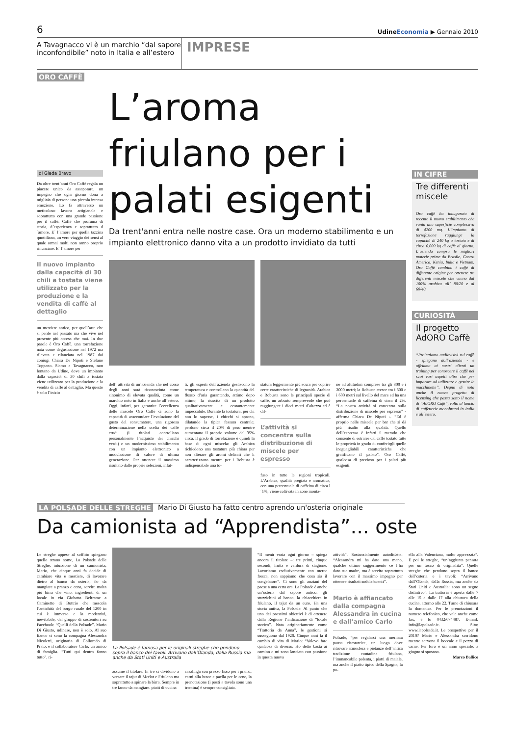6 UdineEconomia ▶ Gennaio 2010
A Tavagnacco vi è un marchio “dal sapore inconfondibile” noto in Italia e all’estero
IMPRESE
ORO CAFFÈ
di Giada Bravo
Da oltre trent´anni Oro Caffè regala un piacere unico da assaporare, un impegno che ogni giorno dona a migliaia di persone una piccola intensa emozione. Lo fa attraverso un meticoloso lavoro artigianale e soprattutto con una grande passione per il caffè. Caffè che profuma di storia, d´esperienza e soprattutto d´amore. E´ l´amore per quella tazzina quotidiana, un vero viaggio dei sensi al quale ormai molti non sanno proprio rinunciare. E´ l´amore per
Il nuovo impianto dalla capacità di 30 chili a tostata viene utilizzato per la produzione e la vendita di caffè al dettaglio
un mestiere antico, per quell´arte che si perde nel passato ma che vive nel presente più accesa che mai. In due parole è Oro Caffè, una torrefazione nata come degustazione nel 1972 ma rilevata e rilanciata nel 1987 dai coniugi Chiara De Nipoti e Stefano Toppano. Siamo a Tavagnacco, non lontano da Udine, dove un impianto dalla capacità di 30 chili a tostata viene utilizzato per la produzione e la vendita di caffè al dettaglio. Ma questo è solo l´inizio
L’aroma friulano per i palati esigenti
Da trent'anni entra nelle nostre case. Ora un moderno stabilimento e un impianto elettronico danno vita a un prodotto invidiato da tutti
dell´ attività di un´azienda che nel corso degli anni sarà riconosciuta come sinonimo di elevata qualità, come un marchio noto in Italia e anche all´estero. Oggi, infatti, per garantire l´eccellenza delle miscele Oro Caffè ci sono la capacità di assecondare l´evoluzione del gusto del consumatore, una rigorosa determinazione nella scelta dei caffè crudi (i titolari controllano personalmente l’acquisto dei chicchi verdi) e un modernissimo stabilimento con un impianto elettronico a modulazione di calore di ultima generazione. Per ottenere il massimo risultato dalle proprie selezioni, infat-
ti, gli esperti dell´azienda gestiscono la temperatura e controllano la quantità del flusso d’aria garantendo, attimo dopo attimo, la riuscita di un prodotto qualitativamente e costantemente impeccabile. Durante la tostatura, per chi non lo sapesse, i chicchi si aprono, dilatando la tipica fessura centrale; perdono circa il 20% di peso mentre aumentano il proprio volume del 35% circa. Il grado di torrefazione è quindi la base di ogni miscela: gli Arabica richiedono una tostatura più chiara per non alterare gli aromi delicati che li caratterizzano mentre per i Robusta è indispensabile una to-
statura leggermente più scura per coprire certe caratteristiche di legnosità. Arabica e Robusta sono le principali specie di caffè, un arbusto sempreverde che può raggiungere i dieci metri d´altezza ed è dif-
L’attività si concentra sulla distribuzione di miscele per espresso
fuso in tutte le regioni tropicali. L’Arabica, qualità pregiata e aromatica, con una percentuale di caffeina di circa l´1%, viene coltivata in zone monta-
ne ad altitudini comprese tra gli 800 e i 2000 metri; la Robusta cresce tra i 500 e i 600 metri sul livello del mare ed ha una percentuale di caffeina di circa il 2%. “La nostra attività si concentra sulla distribuzione di miscele per espresso” - afferma Chiara De Nipoti -. “Ed è proprio nelle miscele per bar che si dà più risalto alla qualità. Quello dell’espresso è infatti il metodo che consente di estrarre dal caffè tostato tutte le proprietà in grado di conferirgli quelle ineguagliabili caratteristiche che gratificano il palato”. Oro Caffè, qualcosa di prezioso per i palati più esigenti.
IN CIFRE
Tre differenti miscele
Oro caffè ha inaugurato di recente il nuovo stabilimento che vanta una superficie complessiva di 4200 mq. L´impianto di torrefazione raggiunge la capacità di 240 kg a tostata e di circa 6.000 kg di caffè al giorno. L´azienda compra le migliori materie prime da Brasile, Centro America, Kenia, India e Vietnam. Oro Caffè combina i caffè di differente origine per ottenere tre differenti miscele che vanno dal 100% arabica all´ 80/20 e al 60/40.
CURIOSITÀ
Il progetto AdORO Caffè
“Proiettiamo audiovisivi sul caffè - spiegano dall´azienda - e offriamo ai nostri clienti un training per conoscere il caffè nei suoi vari aspetti oltre che per imparare ad utilizzare e gestire le macchinette”. Degno di nota anche il nuovo progetto di licensing che passa sotto il nome di “AdORO Cafè”, volto al lancio di caffetterie monobrand in Italia e all´estero.
LA POLSADE DELLE STREGHE Mario Di Giusto ha fatto centro aprendo un'osteria originale
Da camionista ad “Apprendista”... oste
Le streghe appese al soffitto spiegano quello strano nome, La Polsade delle Streghe, intuizione di un camionista, Mario, che cinque anni fa decide di cambiare vita e mestiere, di lavorare dietro al banco da osteria, far da mangiare a pranzo e cena, servire molta più birra che vino, ingredienti di un locale in via Giobatta Beltrame a Caminetto di Buttrio che mescola l’antichità del borgo rurale del 1200 in cui è immerso e la modernità, inevitabile, del gruppo di sostenitori su Facebook: “Quelli della Polsade”. Mario Di Giusto, udinese, non è solo. Al suo fianco ci sono la compagna Alessandra Nicoletti, originaria di Colloredo di Prato, e il collaboratore Carlo, un amico di famiglia. “Tutti qui dentro fanno tutto”, ri-
La Polsade è famosa per le originali streghe che pendono sopra il banco dei tavoli. Arrivano dall’Olanda, dalla Russia ma anche da Stati Uniti e Australia
assume il titolare. In tre si dividono a versare il tajut di Merlot e Friulano ma soprattutto a spinare la birra. Sempre in tre fanno da mangiare: piatti di cucina
casalinga con prezzo fisso per i pranzi, carni alla brace e paella per le cene, la prenotazione (i posti a tavola sono una trentina) è sempre consigliata.
“Il menù varia ogni giorno – spiega ancora il titolare –: tre primi, cinque secondi, frutta e verdura di stagione. Lavoriamo esclusivamente con merce fresca, non sappiamo che cosa sia il congelatore”. Ci sono gli anziani del paese a una certa ora. La Polsade è anche un’osteria dal sapore antico: gli stuzzichini al banco, la chiacchiera in friulano, il tajut da un euro. Ha una storia antica, la Polsade. Al punto che uno dei prossimi obiettivi è di ottenere dalla Regione l’indicazione di “locale storico”. Nata originariamente come “Trattoria da Anna”, le gestioni si susseguono dal 1920. Cinque anni fa il cambio di vita di Mario: “Volevo fare qualcosa di diverso. Ho detto basta ai camion e mi sono lanciato con passione in questa nuova
attività”. Sostanzialmente autodidatta: “Alessandra mi ha dato una mano, qualche ottimo suggerimento ce l’ha dato sua madre, ma è servito soprattutto lavorare con il massimo impegno per ottenere risultati soddisfacenti”.
Mario è affiancato dalla compagna Alessandra in cucina e dall’amico Carlo
Polsade, “per regalarsi una meritata pausa ristoratrice, un luogo dove ritrovare atmosfera e pietanze dell’antica tradizione contadina friulana, l’immancabile polenta, i piatti di maiale, ma anche il piatto tipico della Spagna, la pa-
ella alla Valenciana, molto apprezzata”. E poi le streghe, “un’aggiunta pensata per un tocco di originalità”. Quelle streghe che pendono sopra il banco dell’osteria e i tavoli: “Arrivano dall’Olanda, dalla Russia, ma anche da Stati Uniti e Australia: sono un segno distintivo”. La trattoria è aperta dalle 7 alle 15 e dalle 17 alla chiusura della cucina, attorno alle 22. Turno di chiusura la domenica. Per le prenotazioni il numero telefonico, che vale anche come fax, è lo 0432/674487. E-mail: info@lapolsade.it. Sito: www.lapolsade.it. Le prospettive per il 2010? Mario e Alessandra sorridono mentre servono il boccale e il pezzo di carne. Per loro è un anno speciale: a giugno si sposano.
Marco Ballico